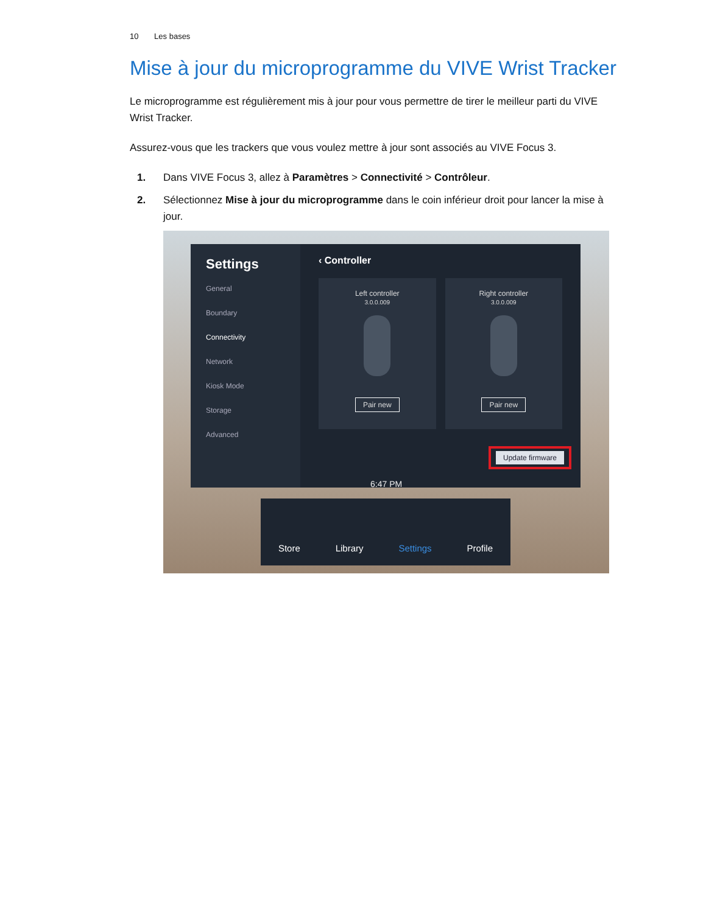10 Les bases
Mise à jour du microprogramme du VIVE Wrist Tracker
Le microprogramme est régulièrement mis à jour pour vous permettre de tirer le meilleur parti du VIVE Wrist Tracker.
Assurez-vous que les trackers que vous voulez mettre à jour sont associés au VIVE Focus 3.
1. Dans VIVE Focus 3, allez à Paramètres > Connectivité > Contrôleur.
2. Sélectionnez Mise à jour du microprogramme dans le coin inférieur droit pour lancer la mise à jour.
Settings
General
Boundary
Connectivity
Network
Kiosk Mode
Storage
Advanced
‹ Controller
Left controller
3.0.0.009
Pair new
Right controller
3.0.0.009
Pair new
Update firmware
6:47 PM
Store Library Settings Profile